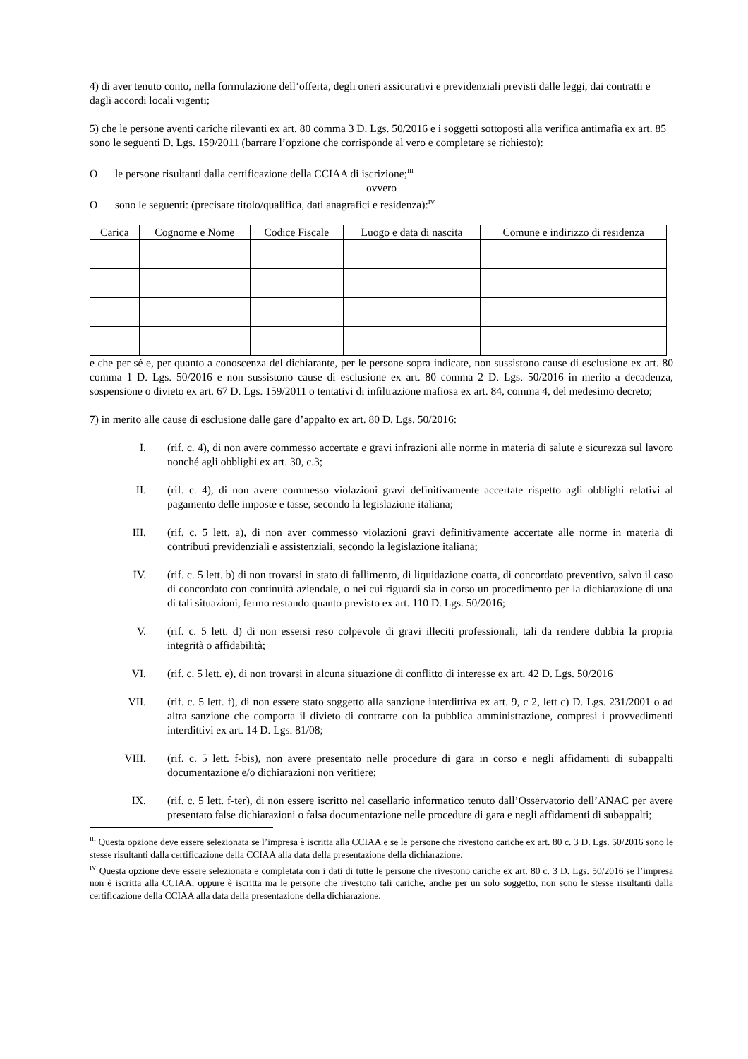4) di aver tenuto conto, nella formulazione dell’offerta, degli oneri assicurativi e previdenziali previsti dalle leggi, dai contratti e dagli accordi locali vigenti;
5) che le persone aventi cariche rilevanti ex art. 80 comma 3 D. Lgs. 50/2016 e i soggetti sottoposti alla verifica antimafia ex art. 85 sono le seguenti D. Lgs. 159/2011 (barrare l’opzione che corrisponde al vero e completare se richiesto):
Ole persone risultanti dalla certificazione della CCIAA di iscrizione;<sup>III</sup>
ovvero
Osono le seguenti: (precisare titolo/qualifica, dati anagrafici e residenza):<sup>IV</sup>
| Carica | Cognome e Nome | Codice Fiscale | Luogo e data di nascita | Comune e indirizzo di residenza |
| --- | --- | --- | --- | --- |
e che per sé e, per quanto a conoscenza del dichiarante, per le persone sopra indicate, non sussistono cause di esclusione ex art. 80 comma 1 D. Lgs. 50/2016 e non sussistono cause di esclusione ex art. 80 comma 2 D. Lgs. 50/2016 in merito a decadenza, sospensione o divieto ex art. 67 D. Lgs. 159/2011 o tentativi di infiltrazione mafiosa ex art. 84, comma 4, del medesimo decreto;
7) in merito alle cause di esclusione dalle gare d’appalto ex art. 80 D. Lgs. 50/2016:
I. (rif. c. 4), di non avere commesso accertate e gravi infrazioni alle norme in materia di salute e sicurezza sul lavoro nonché agli obblighi ex art. 30, c.3;
II. (rif. c. 4), di non avere commesso violazioni gravi definitivamente accertate rispetto agli obblighi relativi al pagamento delle imposte e tasse, secondo la legislazione italiana;
III. (rif. c. 5 lett. a), di non aver commesso violazioni gravi definitivamente accertate alle norme in materia di contributi previdenziali e assistenziali, secondo la legislazione italiana;
IV. (rif. c. 5 lett. b) di non trovarsi in stato di fallimento, di liquidazione coatta, di concordato preventivo, salvo il caso di concordato con continuità aziendale, o nei cui riguardi sia in corso un procedimento per la dichiarazione di una di tali situazioni, fermo restando quanto previsto ex art. 110 D. Lgs. 50/2016;
V. (rif. c. 5 lett. d) di non essersi reso colpevole di gravi illeciti professionali, tali da rendere dubbia la propria integrità o affidabilità;
VI. (rif. c. 5 lett. e), di non trovarsi in alcuna situazione di conflitto di interesse ex art. 42 D. Lgs. 50/2016
VII. (rif. c. 5 lett. f), di non essere stato soggetto alla sanzione interdittiva ex art. 9, c 2, lett c) D. Lgs. 231/2001 o ad altra sanzione che comporta il divieto di contrarre con la pubblica amministrazione, compresi i provvedimenti interdittivi ex art. 14 D. Lgs. 81/08;
VIII. (rif. c. 5 lett. f-bis), non avere presentato nelle procedure di gara in corso e negli affidamenti di subappalti documentazione e/o dichiarazioni non veritiere;
IX. (rif. c. 5 lett. f-ter), di non essere iscritto nel casellario informatico tenuto dall’Osservatorio dell’ANAC per avere presentato false dichiarazioni o falsa documentazione nelle procedure di gara e negli affidamenti di subappalti;
<sup>III</sup> Questa opzione deve essere selezionata se l’impresa è iscritta alla CCIAA e se le persone che rivestono cariche ex art. 80 c. 3 D. Lgs. 50/2016 sono le stesse risultanti dalla certificazione della CCIAA alla data della presentazione della dichiarazione.
<sup>IV</sup> Questa opzione deve essere selezionata e completata con i dati di tutte le persone che rivestono cariche ex art. 80 c. 3 D. Lgs. 50/2016 se l’impresa non è iscritta alla CCIAA, oppure è iscritta ma le persone che rivestono tali cariche, anche per un solo soggetto, non sono le stesse risultanti dalla certificazione della CCIAA alla data della presentazione della dichiarazione.